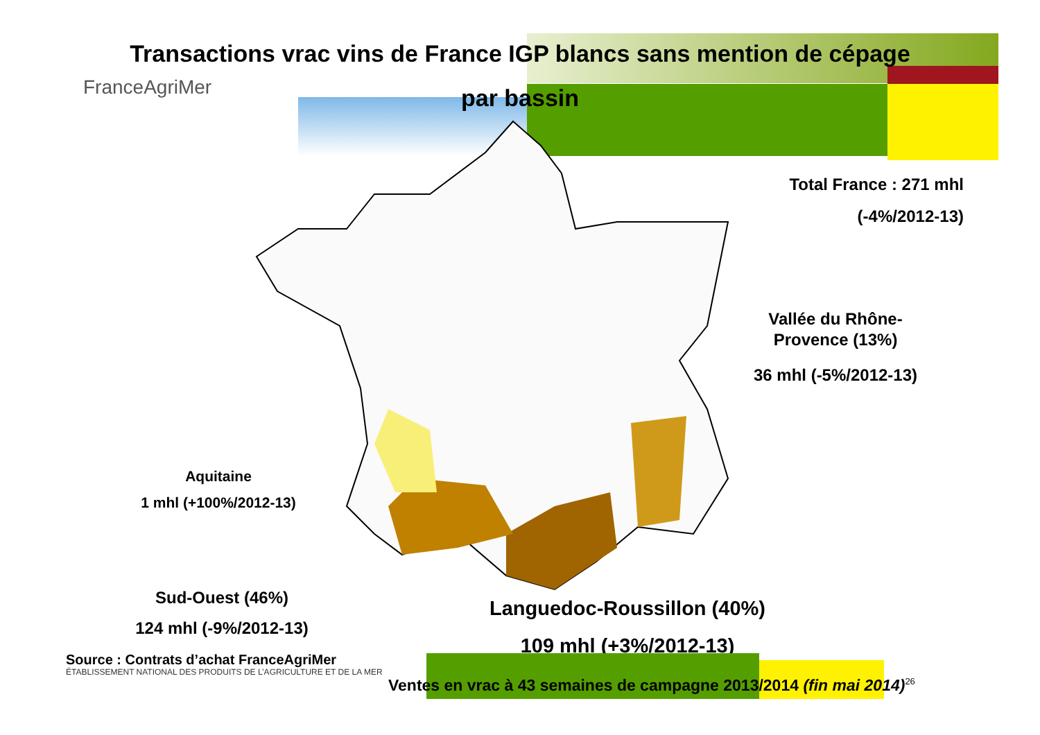Transactions vrac vins de France IGP blancs sans mention de cépage
par bassin
FranceAgriMer
Total France : 271 mhl
(-4%/2012-13)
Vallée du Rhône-Provence (13%)
36 mhl (-5%/2012-13)
Aquitaine
1 mhl (+100%/2012-13)
Sud-Ouest (46%)
124 mhl (-9%/2012-13)
Languedoc-Roussillon (40%)
109 mhl (+3%/2012-13)
Source : Contrats d’achat FranceAgriMer
ÉTABLISSEMENT NATIONAL DES PRODUITS DE L’AGRICULTURE ET DE LA MER
Ventes en vrac à 43 semaines de campagne 2013/2014 (fin mai 2014)<sup>26</sup>